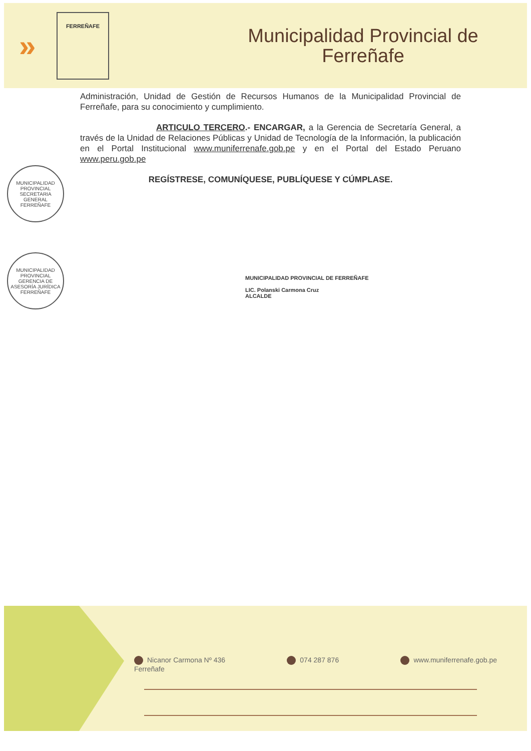»
FERREÑAFE
Municipalidad Provincial de
Ferreñafe
Administración, Unidad de Gestión de Recursos Humanos de la Municipalidad Provincial de Ferreñafe, para su conocimiento y cumplimiento.
ARTICULO TERCERO.- ENCARGAR, a la Gerencia de Secretaría General, a través de la Unidad de Relaciones Públicas y Unidad de Tecnología de la Información, la publicación en el Portal Institucional www.muniferrenafe.gob.pe y en el Portal del Estado Peruano www.peru.gob.pe
REGÍSTRESE, COMUNÍQUESE, PUBLÍQUESE Y CÚMPLASE.
MUNICIPALIDAD PROVINCIAL
SECRETARIA GENERAL
FERREÑAFE
MUNICIPALIDAD PROVINCIAL
GERENCIA DE ASESORÍA JURÍDICA
FERREÑAFE
MUNICIPALIDAD PROVINCIAL DE FERREÑAFE
LIC. Polanski Carmona Cruz
ALCALDE
Nicanor Carmona Nº 436
Ferreñafe
074 287 876 www.muniferrenafe.gob.pe